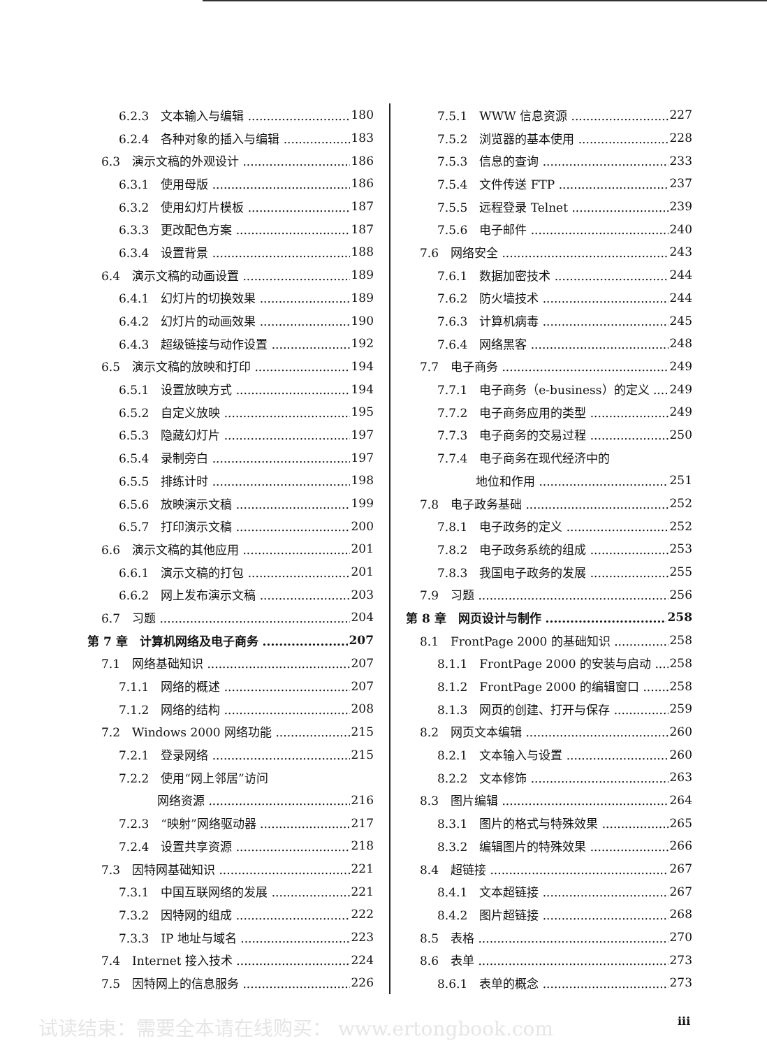6.2.3　文本输入与编辑 180
6.2.4　各种对象的插入与编辑 183
6.3　演示文稿的外观设计 186
6.3.1　使用母版 186
6.3.2　使用幻灯片模板 187
6.3.3　更改配色方案 187
6.3.4　设置背景 188
6.4　演示文稿的动画设置 189
6.4.1　幻灯片的切换效果 189
6.4.2　幻灯片的动画效果 190
6.4.3　超级链接与动作设置 192
6.5　演示文稿的放映和打印 194
6.5.1　设置放映方式 194
6.5.2　自定义放映 195
6.5.3　隐藏幻灯片 197
6.5.4　录制旁白 197
6.5.5　排练计时 198
6.5.6　放映演示文稿 199
6.5.7　打印演示文稿 200
6.6　演示文稿的其他应用 201
6.6.1　演示文稿的打包 201
6.6.2　网上发布演示文稿 203
6.7　习题 204
第 7 章　计算机网络及电子商务 207
7.1　网络基础知识 207
7.1.1　网络的概述 207
7.1.2　网络的结构 208
7.2　Windows 2000 网络功能 215
7.2.1　登录网络 215
7.2.2　使用“网上邻居”访问
网络资源 216
7.2.3　“映射”网络驱动器 217
7.2.4　设置共享资源 218
7.3　因特网基础知识 221
7.3.1　中国互联网络的发展 221
7.3.2　因特网的组成 222
7.3.3　IP 地址与域名 223
7.4　Internet 接入技术 224
7.5　因特网上的信息服务 226
7.5.1　WWW 信息资源 227
7.5.2　浏览器的基本使用 228
7.5.3　信息的查询 233
7.5.4　文件传送 FTP 237
7.5.5　远程登录 Telnet 239
7.5.6　电子邮件 240
7.6　网络安全 243
7.6.1　数据加密技术 244
7.6.2　防火墙技术 244
7.6.3　计算机病毒 245
7.6.4　网络黑客 248
7.7　电子商务 249
7.7.1　电子商务（e-business）的定义 249
7.7.2　电子商务应用的类型 249
7.7.3　电子商务的交易过程 250
7.7.4　电子商务在现代经济中的
地位和作用 251
7.8　电子政务基础 252
7.8.1　电子政务的定义 252
7.8.2　电子政务系统的组成 253
7.8.3　我国电子政务的发展 255
7.9　习题 256
第 8 章　网页设计与制作 258
8.1　FrontPage 2000 的基础知识 258
8.1.1　FrontPage 2000 的安装与启动 258
8.1.2　FrontPage 2000 的编辑窗口 258
8.1.3　网页的创建、打开与保存 259
8.2　网页文本编辑 260
8.2.1　文本输入与设置 260
8.2.2　文本修饰 263
8.3　图片编辑 264
8.3.1　图片的格式与特殊效果 265
8.3.2　编辑图片的特殊效果 266
8.4　超链接 267
8.4.1　文本超链接 267
8.4.2　图片超链接 268
8.5　表格 270
8.6　表单 273
8.6.1　表单的概念 273
试读结束：需要全本请在线购买： www.ertongbook.com
iii